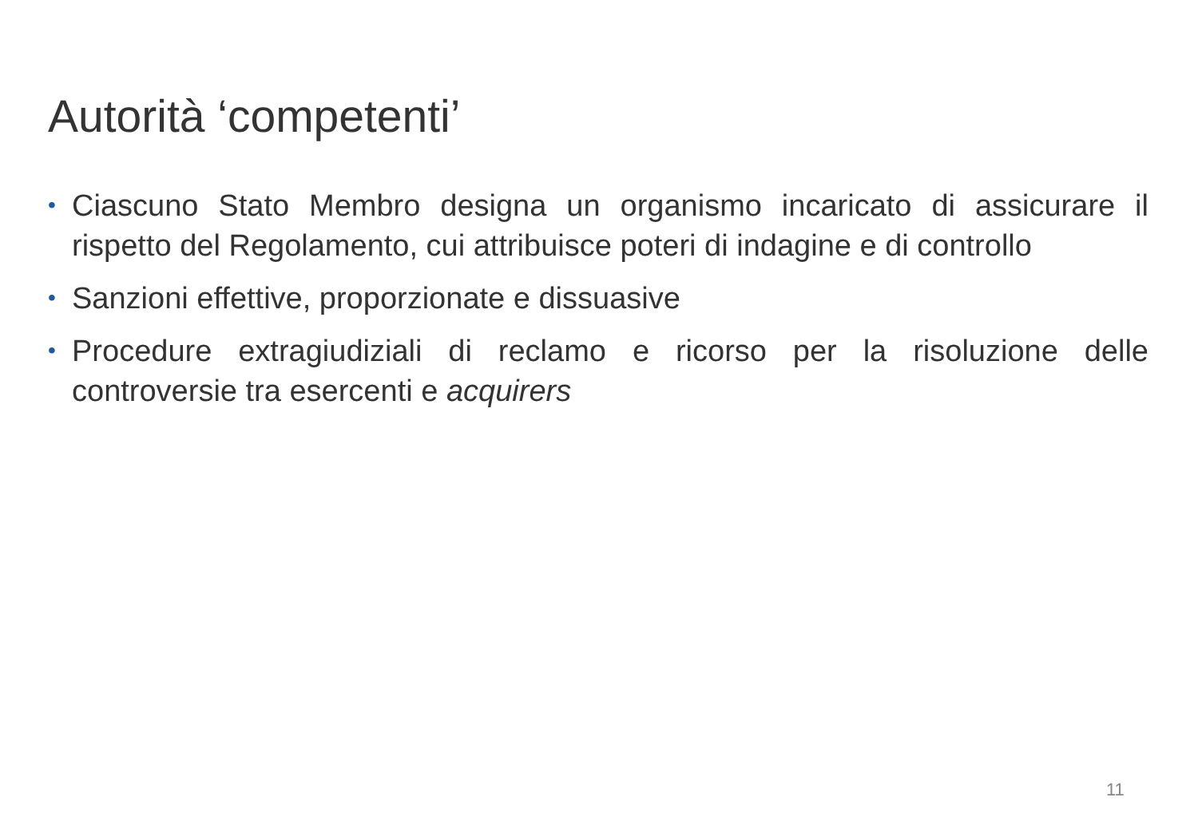Autorità ‘competenti’
• Ciascuno Stato Membro designa un organismo incaricato di assicurare il rispetto del Regolamento, cui attribuisce poteri di indagine e di controllo
• Sanzioni effettive, proporzionate e dissuasive
• Procedure extragiudiziali di reclamo e ricorso per la risoluzione delle controversie tra esercenti e acquirers
11